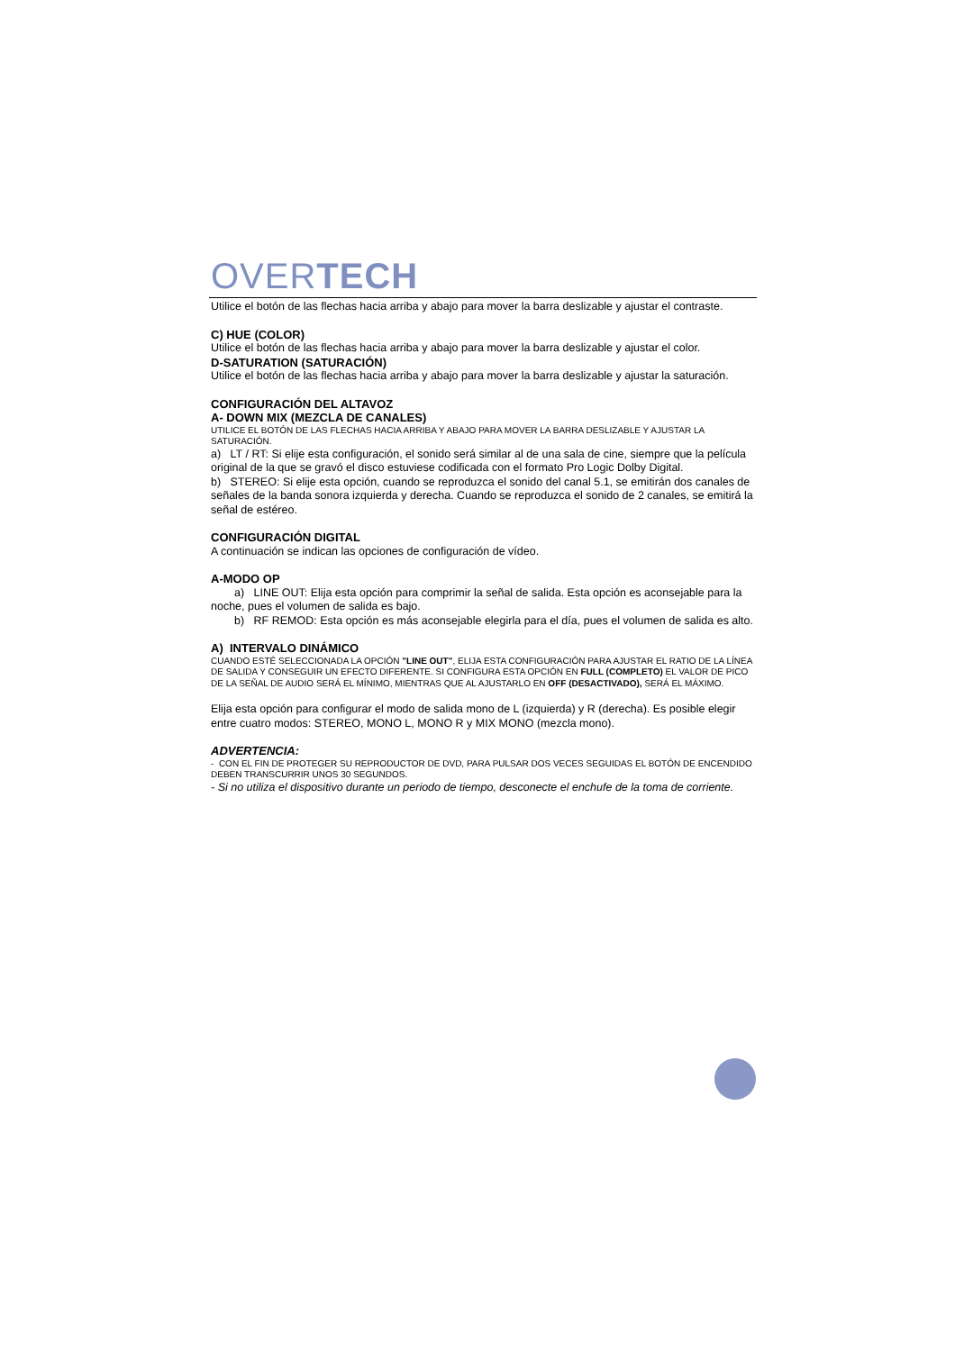OVERTECH
Utilice el botón de las flechas hacia arriba y abajo para mover la barra deslizable y ajustar el contraste.
C) HUE (COLOR)
Utilice el botón de las flechas hacia arriba y abajo para mover la barra deslizable y ajustar el color.
D-SATURATION (SATURACIÓN)
Utilice el botón de las flechas hacia arriba y abajo para mover la barra deslizable y ajustar la saturación.
CONFIGURACIÓN DEL ALTAVOZ
A- DOWN MIX (MEZCLA DE CANALES)
UTILICE EL BOTÓN DE LAS FLECHAS HACIA ARRIBA Y ABAJO PARA MOVER LA BARRA DESLIZABLE Y AJUSTAR LA SATURACIÓN.
a) LT / RT: Si elije esta configuración, el sonido será similar al de una sala de cine, siempre que la película original de la que se gravó el disco estuviese codificada con el formato Pro Logic Dolby Digital.
b) STEREO: Si elije esta opción, cuando se reproduzca el sonido del canal 5.1, se emitirán dos canales de señales de la banda sonora izquierda y derecha. Cuando se reproduzca el sonido de 2 canales, se emitirá la señal de estéreo.
CONFIGURACIÓN DIGITAL
A continuación se indican las opciones de configuración de vídeo.
A-MODO OP
a) LINE OUT: Elija esta opción para comprimir la señal de salida. Esta opción es aconsejable para la noche, pues el volumen de salida es bajo.
b) RF REMOD: Esta opción es más aconsejable elegirla para el día, pues el volumen de salida es alto.
A) INTERVALO DINÁMICO
CUANDO ESTÉ SELECCIONADA LA OPCIÓN "LINE OUT", ELIJA ESTA CONFIGURACIÓN PARA AJUSTAR EL RATIO DE LA LÍNEA DE SALIDA Y CONSEGUIR UN EFECTO DIFERENTE. SI CONFIGURA ESTA OPCIÓN EN FULL (COMPLETO) EL VALOR DE PICO DE LA SEÑAL DE AUDIO SERÁ EL MÍNIMO, MIENTRAS QUE AL AJUSTARLO EN OFF (DESACTIVADO), SERÁ EL MÁXIMO.
Elija esta opción para configurar el modo de salida mono de L (izquierda) y R (derecha). Es posible elegir entre cuatro modos: STEREO, MONO L, MONO R y MIX MONO (mezcla mono).
ADVERTENCIA:
- CON EL FIN DE PROTEGER SU REPRODUCTOR DE DVD, PARA PULSAR DOS VECES SEGUIDAS EL BOTÓN DE ENCENDIDO DEBEN TRANSCURRIR UNOS 30 SEGUNDOS.
- Si no utiliza el dispositivo durante un periodo de tiempo, desconecte el enchufe de la toma de corriente.